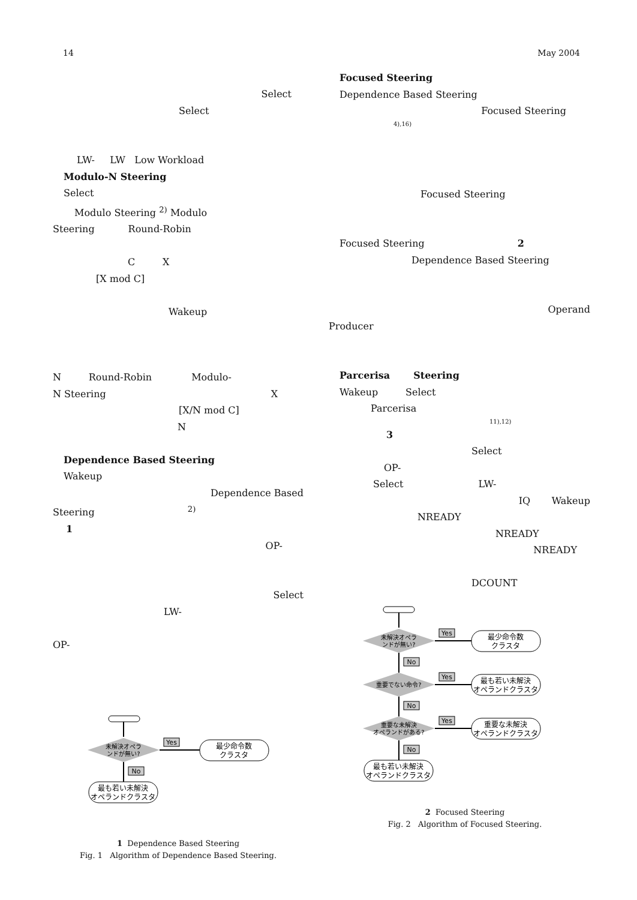14 May 2004
Select
Select
LW- LW Low Workload
Modulo-N Steering
Select
Modulo Steering <sup>2)</sup> Modulo
Steering Round-Robin
C X
[X mod C]
Wakeup
N Round-Robin Modulo-
N Steering X
[X/N mod C]
N
Dependence Based Steering
Wakeup
Dependence Based
Steering <sup>2)</sup>
1
OP-
Select
LW-
OP-
未解決オペラ
ンドが無い?
Yes
最少命令数
クラスタ
No
最も若い未解決
オペランドクラスタ
1 Dependence Based Steering
Fig. 1 Algorithm of Dependence Based Steering.
Focused Steering
Dependence Based Steering
Focused Steering
4),16)
Focused Steering
Focused Steering 2
Dependence Based Steering
Operand
Producer
Parcerisa Steering
Wakeup Select
Parcerisa
11),12)
3
Select
OP-
Select LW-
IQ Wakeup
NREADY
NREADY
NREADY
DCOUNT
未解決オペラ
ンドが無い?
Yes
最少命令数
クラスタ
No
重要でない命令?
Yes
最も若い未解決
オペランドクラスタ
No
重要な未解決
オペランドがある?
Yes
重要な未解決
オペランドクラスタ
No
最も若い未解決
オペランドクラスタ
2 Focused Steering
Fig. 2 Algorithm of Focused Steering.